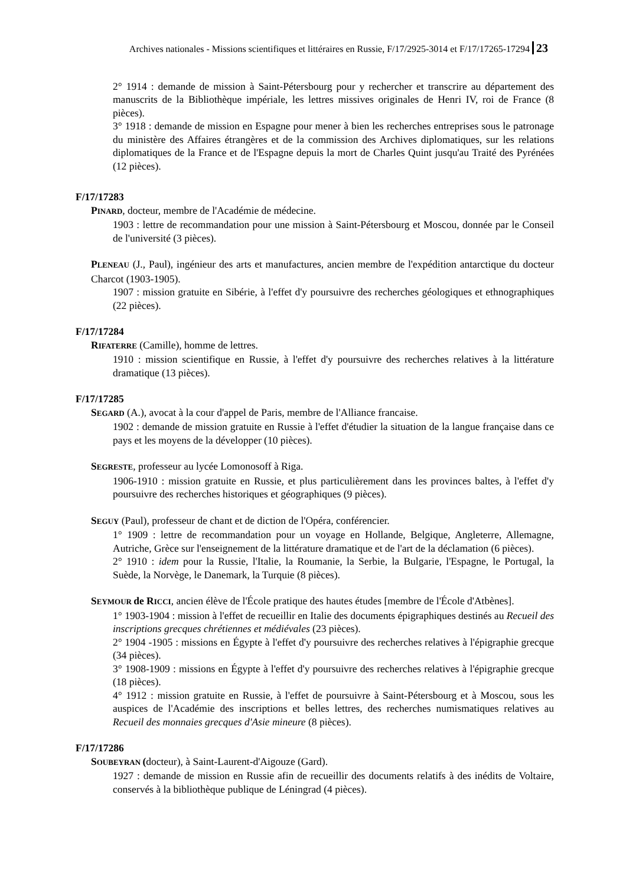Archives nationales - Missions scientifiques et littéraires en Russie, F/17/2925-3014 et F/17/17265-17294 23
2° 1914 : demande de mission à Saint-Pétersbourg pour y rechercher et transcrire au département des manuscrits de la Bibliothèque impériale, les lettres missives originales de Henri IV, roi de France (8 pièces).
3° 1918 : demande de mission en Espagne pour mener à bien les recherches entreprises sous le patronage du ministère des Affaires étrangères et de la commission des Archives diplomatiques, sur les relations diplomatiques de la France et de l'Espagne depuis la mort de Charles Quint jusqu'au Traité des Pyrénées (12 pièces).
F/17/17283
PINARD, docteur, membre de l'Académie de médecine.
1903 : lettre de recommandation pour une mission à Saint-Pétersbourg et Moscou, donnée par le Conseil de l'université (3 pièces).
PLENEAU (J., Paul), ingénieur des arts et manufactures, ancien membre de l'expédition antarctique du docteur Charcot (1903-1905).
1907 : mission gratuite en Sibérie, à l'effet d'y poursuivre des recherches géologiques et ethnographiques (22 pièces).
F/17/17284
RIFATERRE (Camille), homme de lettres.
1910 : mission scientifique en Russie, à l'effet d'y poursuivre des recherches relatives à la littérature dramatique (13 pièces).
F/17/17285
SEGARD (A.), avocat à la cour d'appel de Paris, membre de l'Alliance francaise.
1902 : demande de mission gratuite en Russie à l'effet d'étudier la situation de la langue française dans ce pays et les moyens de la développer (10 pièces).
SEGRESTE, professeur au lycée Lomonosoff à Riga.
1906-1910 : mission gratuite en Russie, et plus particulièrement dans les provinces baltes, à l'effet d'y poursuivre des recherches historiques et géographiques (9 pièces).
SEGUY (Paul), professeur de chant et de diction de l'Opéra, conférencier.
1° 1909 : lettre de recommandation pour un voyage en Hollande, Belgique, Angleterre, Allemagne, Autriche, Grèce sur l'enseignement de la littérature dramatique et de l'art de la déclamation (6 pièces).
2° 1910 : idem pour la Russie, l'Italie, la Roumanie, la Serbie, la Bulgarie, l'Espagne, le Portugal, la Suède, la Norvège, le Danemark, la Turquie (8 pièces).
SEYMOUR de RICCI, ancien élève de l'École pratique des hautes études [membre de l'École d'Atbènes].
1° 1903-1904 : mission à l'effet de recueillir en Italie des documents épigraphiques destinés au Recueil des inscriptions grecques chrétiennes et médiévales (23 pièces).
2° 1904 -1905 : missions en Égypte à l'effet d'y poursuivre des recherches relatives à l'épigraphie grecque (34 pièces).
3° 1908-1909 : missions en Égypte à l'effet d'y poursuivre des recherches relatives à l'épigraphie grecque (18 pièces).
4° 1912 : mission gratuite en Russie, à l'effet de poursuivre à Saint-Pétersbourg et à Moscou, sous les auspices de l'Académie des inscriptions et belles lettres, des recherches numismatiques relatives au Recueil des monnaies grecques d'Asie mineure (8 pièces).
F/17/17286
SOUBEYRAN (docteur), à Saint-Laurent-d'Aigouze (Gard).
1927 : demande de mission en Russie afin de recueillir des documents relatifs à des inédits de Voltaire, conservés à la bibliothèque publique de Léningrad (4 pièces).